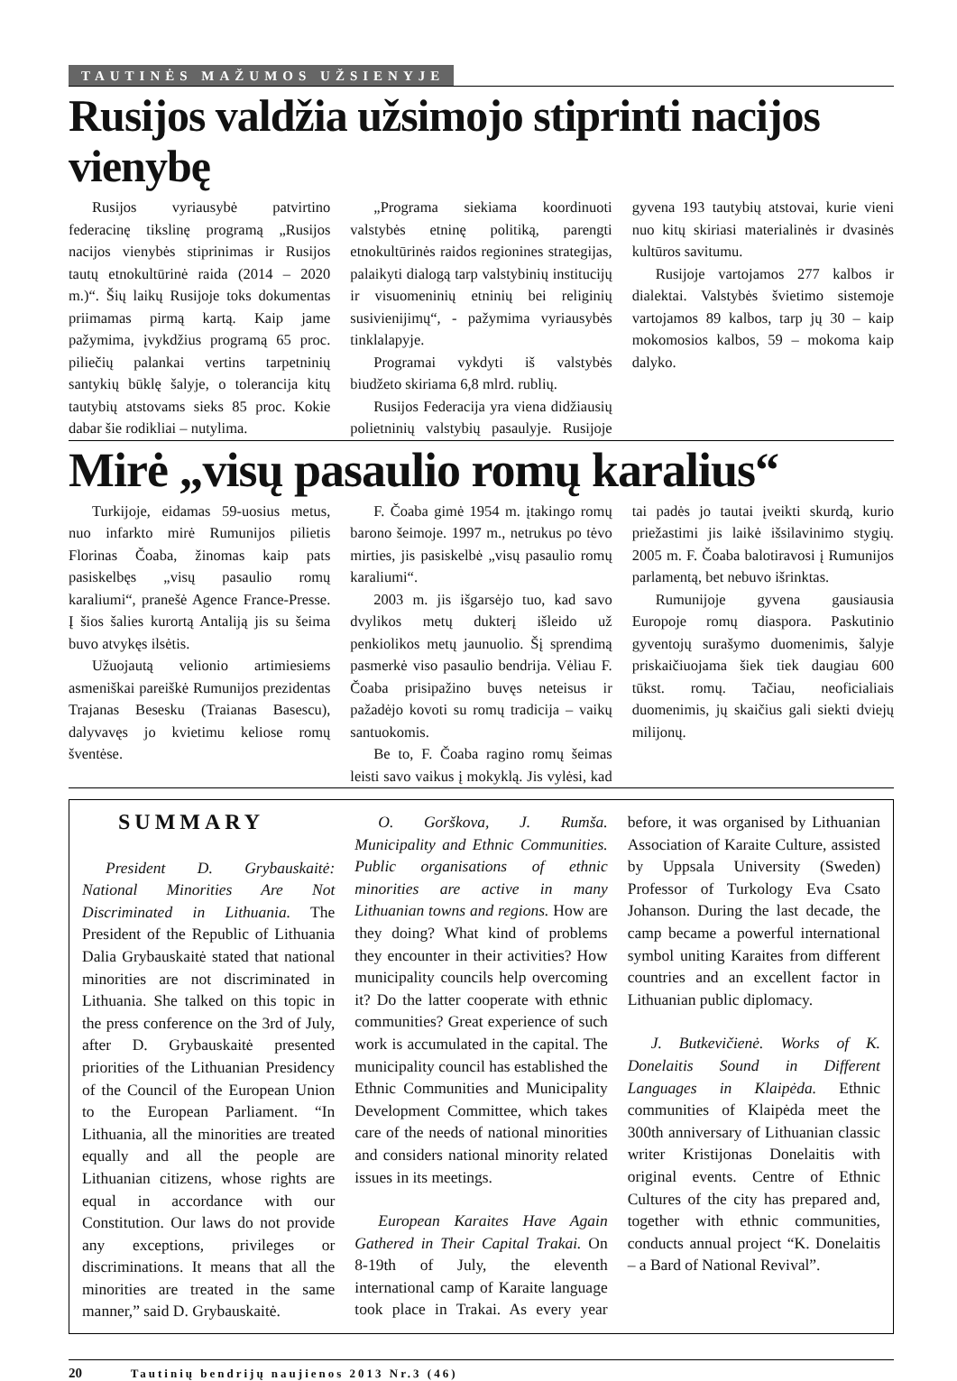TAUTINĖS MAŽUMOS UŽSIENYJE
Rusijos valdžia užsimojo stiprinti nacijos vienybę
Rusijos vyriausybė patvirtino federacinę tikslinę programą „Rusijos nacijos vienybės stiprinimas ir Rusijos tautų etnokultūrinė raida (2014 – 2020 m.)“. Šių laikų Rusijoje toks dokumentas priimamas pirmą kartą. Kaip jame pažymima, įvykdžius programą 65 proc. piliečių palankai vertins tarpetninių santykių būklę šalyje, o tolerancija kitų tautybių atstovams sieks 85 proc. Kokie dabar šie rodikliai – nutylima.
„Programa siekiama koordinuoti valstybės etninę politiką, parengti etnokultūrinės raidos regionines strategijas, palaikyti dialogą tarp valstybinių institucijų ir visuomeninių etninių bei religinių susivienijimų“, - pažymima vyriausybės tinklalapyje.
Programai vykdyti iš valstybės biudžeto skiriama 6,8 mlrd. rublių.
Rusijos Federacija yra viena didžiausių polietninių valstybių pasaulyje. Rusijoje gyvena 193 tautybių atstovai, kurie vieni nuo kitų skiriasi materialinės ir dvasinės kultūros savitumu.
Rusijoje vartojamos 277 kalbos ir dialektai. Valstybės švietimo sistemoje vartojamos 89 kalbos, tarp jų 30 – kaip mokomosios kalbos, 59 – mokoma kaip dalyko.
Mirė „visų pasaulio romų karalius“
Turkijoje, eidamas 59-uosius metus, nuo infarkto mirė Rumunijos pilietis Florinas Čoaba, žinomas kaip pats pasiskelbęs „visų pasaulio romų karaliumi“, pranešė Agence France-Presse. Į šios šalies kurortą Antaliją jis su šeima buvo atvykęs ilsėtis.
Užuojautą velionio artimiesiems asmeniškai pareiškė Rumunijos prezidentas Trajanas Besesku (Traianas Basescu), dalyvavęs jo kvietimu keliose romų šventėse.
F. Čoaba gimė 1954 m. įtakingo romų barono šeimoje. 1997 m., netrukus po tėvo mirties, jis pasiskelbė „visų pasaulio romų karaliumi“.
2003 m. jis išgarsėjo tuo, kad savo dvylikos metų dukterį išleido už penkiolikos metų jaunuolio. Šį sprendimą pasmerkė viso pasaulio bendrija. Vėliau F. Čoaba prisipažino buvęs neteisus ir pažadėjo kovoti su romų tradicija – vaikų santuokomis.
Be to, F. Čoaba ragino romų šeimas leisti savo vaikus į mokyklą. Jis vylėsi, kad tai padės jo tautai įveikti skurdą, kurio priežastimi jis laikė išsilavinimo stygių. 2005 m. F. Čoaba balotiravosi į Rumunijos parlamentą, bet nebuvo išrinktas.
Rumunijoje gyvena gausiausia Europoje romų diaspora. Paskutinio gyventojų surašymo duomenimis, šalyje priskaičiuojama šiek tiek daugiau 600 tūkst. romų. Tačiau, neoficialiais duomenimis, jų skaičius gali siekti dviejų milijonų.
SUMMARY
President D. Grybauskaitė: National Minorities Are Not Discriminated in Lithuania. The President of the Republic of Lithuania Dalia Grybauskaitė stated that national minorities are not discriminated in Lithuania. She talked on this topic in the press conference on the 3rd of July, after D. Grybauskaitė presented priorities of the Lithuanian Presidency of the Council of the European Union to the European Parliament. “In Lithuania, all the minorities are treated equally and all the people are Lithuanian citizens, whose rights are equal in accordance with our Constitution. Our laws do not provide any exceptions, privileges or discriminations. It means that all the minorities are treated in the same manner,” said D. Grybauskaitė.
O. Gorškova, J. Rumša. Municipality and Ethnic Communities. Public organisations of ethnic minorities are active in many Lithuanian towns and regions. How are they doing? What kind of problems they encounter in their activities? How municipality councils help overcoming it? Do the latter cooperate with ethnic communities? Great experience of such work is accumulated in the capital. The municipality council has established the Ethnic Communities and Municipality Development Committee, which takes care of the needs of national minorities and considers national minority related issues in its meetings.
European Karaites Have Again Gathered in Their Capital Trakai. On 8-19th of July, the eleventh international camp of Karaite language took place in Trakai. As every year before, it was organised by Lithuanian Association of Karaite Culture, assisted by Uppsala University (Sweden) Professor of Turkology Eva Csato Johanson. During the last decade, the camp became a powerful international symbol uniting Karaites from different countries and an excellent factor in Lithuanian public diplomacy.
J. Butkevičienė. Works of K. Donelaitis Sound in Different Languages in Klaipėda. Ethnic communities of Klaipėda meet the 300th anniversary of Lithuanian classic writer Kristijonas Donelaitis with original events. Centre of Ethnic Cultures of the city has prepared and, together with ethnic communities, conducts annual project “K. Donelaitis – a Bard of National Revival”.
20 Tautinių bendrijų naujienos 2013 Nr.3 (46)